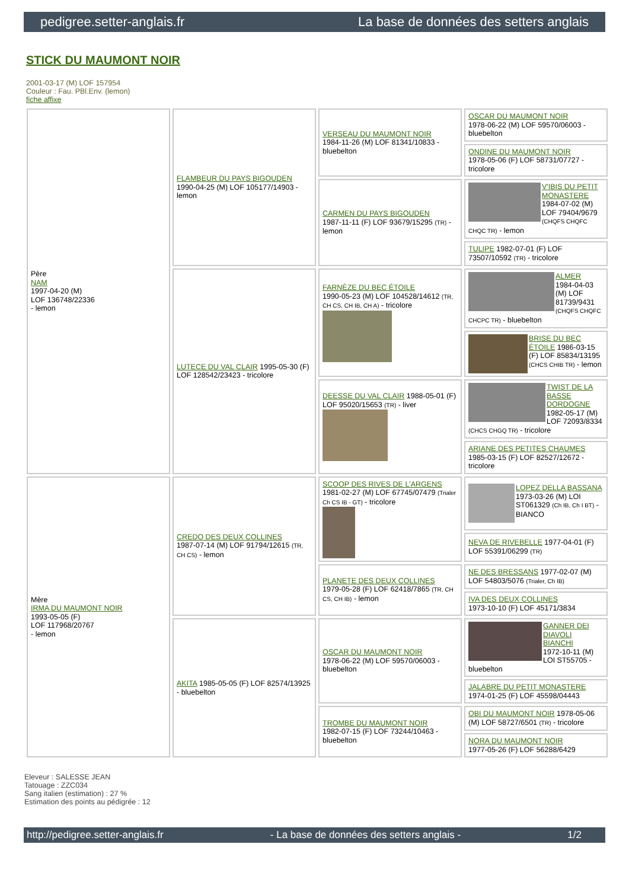pedigree.setter-anglais.fr La base de données des setters anglais
STICK DU MAUMONT NOIR
2001-03-17 (M) LOF 157954
Couleur : Fau. PBl.Env. (lemon)
fiche affixe
| Père NAM 1997-04-20 (M) LOF 136748/22336 - lemon | FLAMBEUR DU PAYS BIGOUDEN 1990-04-25 (M) LOF 105177/14903 - lemon | VERSEAU DU MAUMONT NOIR 1984-11-26 (M) LOF 81341/10833 - bluebelton | OSCAR DU MAUMONT NOIR 1978-06-22 (M) LOF 59570/06003 - bluebelton |
| | | | ONDINE DU MAUMONT NOIR 1978-05-06 (F) LOF 58731/07727 - tricolore |
| | | CARMEN DU PAYS BIGOUDEN 1987-11-11 (F) LOF 93679/15295 (TR) - lemon | V'IBIS DU PETIT MONASTERE 1984-07-02 (M) LOF 79404/9679 (CHQFS CHQFC CHQC TR) - lemon |
| | | | TULIPE 1982-07-01 (F) LOF 73507/10592 (TR) - tricolore |
| | LUTECE DU VAL CLAIR 1995-05-30 (F) LOF 128542/23423 - tricolore | FARNÈZE DU BEC ÉTOILE 1990-05-23 (M) LOF 104528/14612 (TR, CH CS, CH IB, CH A) - tricolore | ALMER 1984-04-03 (M) LOF 81739/9431 (CHQFS CHQFC CHCPC TR) - bluebelton |
| | | | BRISE DU BEC ÉTOILE 1986-03-15 (F) LOF 85834/13195 (CHCS CHIB TR) - lemon |
| | | DEESSE DU VAL CLAIR 1988-05-01 (F) LOF 95020/15653 (TR) - liver | TWIST DE LA BASSE DORDOGNE 1982-05-17 (M) LOF 72093/8334 (CHCS CHGQ TR) - tricolore |
| | | | ARIANE DES PETITES CHAUMES 1985-03-15 (F) LOF 82527/12672 - tricolore |
| Mère IRMA DU MAUMONT NOIR 1993-05-05 (F) LOF 117968/20767 - lemon | CREDO DES DEUX COLLINES 1987-07-14 (M) LOF 91794/12615 (TR, CH CS) - lemon | SCOOP DES RIVES DE L'ARGENS 1981-02-27 (M) LOF 67745/07479 (Trialer Ch CS IB - GT) - tricolore | LOPEZ DELLA BASSANA 1973-03-26 (M) LOI ST061329 (Ch IB, Ch I BT) - BIANCO |
| | | | NEVA DE RIVEBELLE 1977-04-01 (F) LOF 55391/06299 (TR) |
| | | PLANETE DES DEUX COLLINES 1979-05-28 (F) LOF 62418/7865 (TR, CH CS, CH IB) - lemon | NE DES BRESSANS 1977-02-07 (M) LOF 54803/5076 (Trialer, Ch IB) |
| | | | IVA DES DEUX COLLINES 1973-10-10 (F) LOF 45171/3834 |
| | AKITA 1985-05-05 (F) LOF 82574/13925 - bluebelton | OSCAR DU MAUMONT NOIR 1978-06-22 (M) LOF 59570/06003 - bluebelton | GANNER DEI DIAVOLI BIANCHI 1972-10-11 (M) LOI ST55705 - bluebelton |
| | | | JALABRE DU PETIT MONASTERE 1974-01-25 (F) LOF 45598/04443 |
| | | TROMBE DU MAUMONT NOIR 1982-07-15 (F) LOF 73244/10463 - bluebelton | OBI DU MAUMONT NOIR 1978-05-06 (M) LOF 58727/6501 (TR) - tricolore |
| | | | NORA DU MAUMONT NOIR 1977-05-26 (F) LOF 56288/6429 |
Eleveur : SALESSE JEAN
Tatouage : ZZC034
Sang italien (estimation) : 27 %
Estimation des points au pédigrée : 12
http://pedigree.setter-anglais.fr - La base de données des setters anglais - 1/2